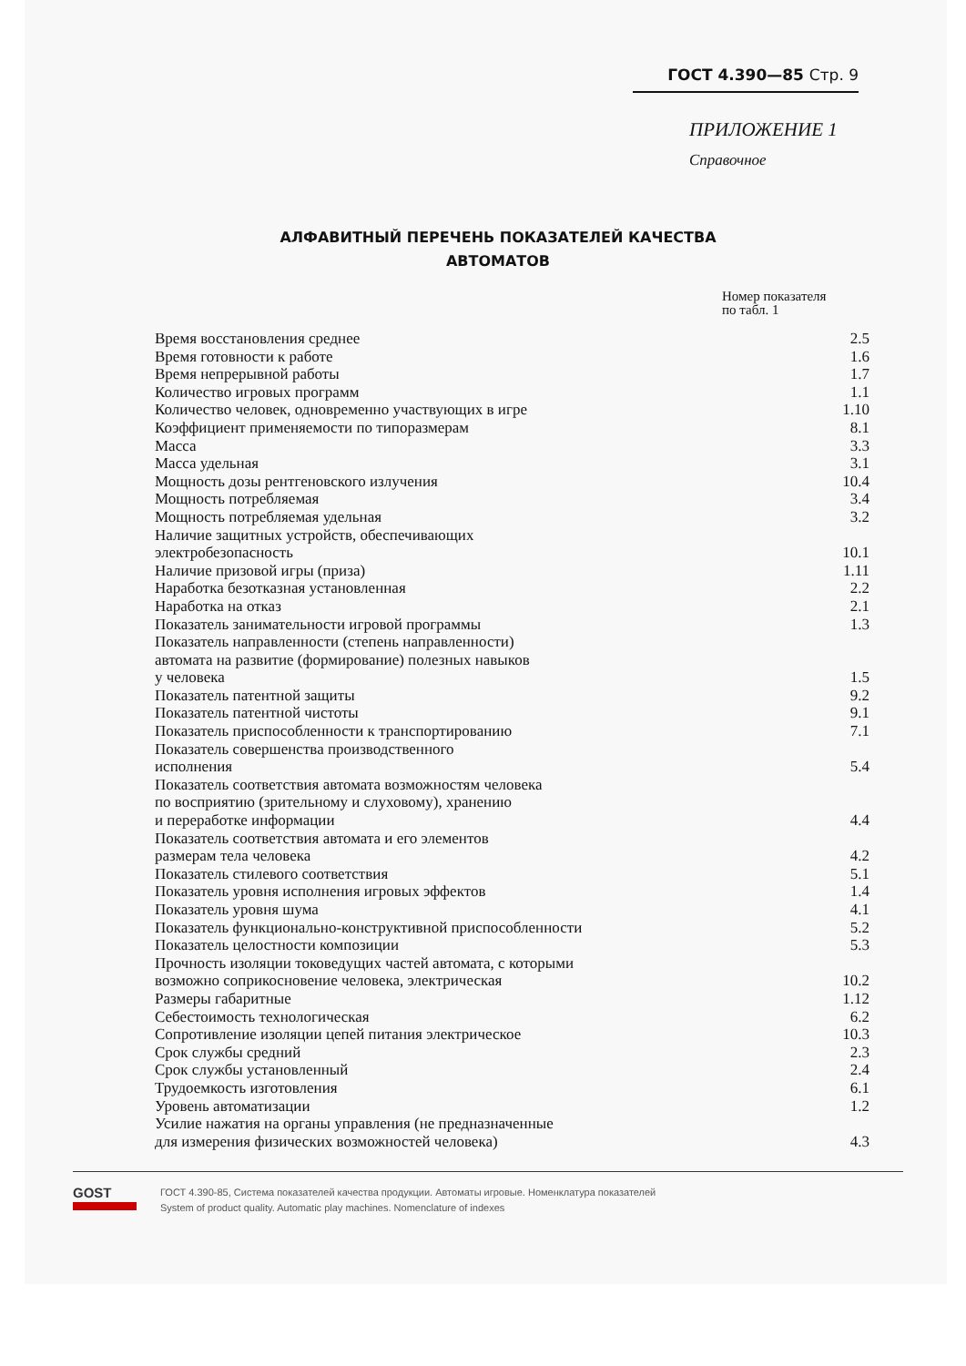ГОСТ 4.390—85 Стр. 9
ПРИЛОЖЕНИЕ 1
Справочное
АЛФАВИТНЫЙ ПЕРЕЧЕНЬ ПОКАЗАТЕЛЕЙ КАЧЕСТВА
АВТОМАТОВ
Номер показателя
по табл. 1
| Время восстановления среднее | 2.5 |
| Время готовности к работе | 1.6 |
| Время непрерывной работы | 1.7 |
| Количество игровых программ | 1.1 |
| Количество человек, одновременно участвующих в игре | 1.10 |
| Коэффициент применяемости по типоразмерам | 8.1 |
| Масса | 3.3 |
| Масса удельная | 3.1 |
| Мощность дозы рентгеновского излучения | 10.4 |
| Мощность потребляемая | 3.4 |
| Мощность потребляемая удельная | 3.2 |
| Наличие защитных устройств, обеспечивающих электробезопасность | 10.1 |
| Наличие призовой игры (приза) | 1.11 |
| Наработка безотказная установленная | 2.2 |
| Наработка на отказ | 2.1 |
| Показатель занимательности игровой программы | 1.3 |
| Показатель направленности (степень направленности) автомата на развитие (формирование) полезных навыков у человека | 1.5 |
| Показатель патентной защиты | 9.2 |
| Показатель патентной чистоты | 9.1 |
| Показатель приспособленности к транспортированию | 7.1 |
| Показатель совершенства производственного исполнения | 5.4 |
| Показатель соответствия автомата возможностям человека по восприятию (зрительному и слуховому), хранению и переработке информации | 4.4 |
| Показатель соответствия автомата и его элементов размерам тела человека | 4.2 |
| Показатель стилевого соответствия | 5.1 |
| Показатель уровня исполнения игровых эффектов | 1.4 |
| Показатель уровня шума | 4.1 |
| Показатель функционально-конструктивной приспособленности | 5.2 |
| Показатель целостности композиции | 5.3 |
| Прочность изоляции токоведущих частей автомата, с которыми возможно соприкосновение человека, электрическая | 10.2 |
| Размеры габаритные | 1.12 |
| Себестоимость технологическая | 6.2 |
| Сопротивление изоляции цепей питания электрическое | 10.3 |
| Срок службы средний | 2.3 |
| Срок службы установленный | 2.4 |
| Трудоемкость изготовления | 6.1 |
| Уровень автоматизации | 1.2 |
| Усилие нажатия на органы управления (не предназначенные для измерения физических возможностей человека) | 4.3 |
GOST
ГОСТ 4.390-85, Система показателей качества продукции. Автоматы игровые. Номенклатура показателей
System of product quality. Automatic play machines. Nomenclature of indexes